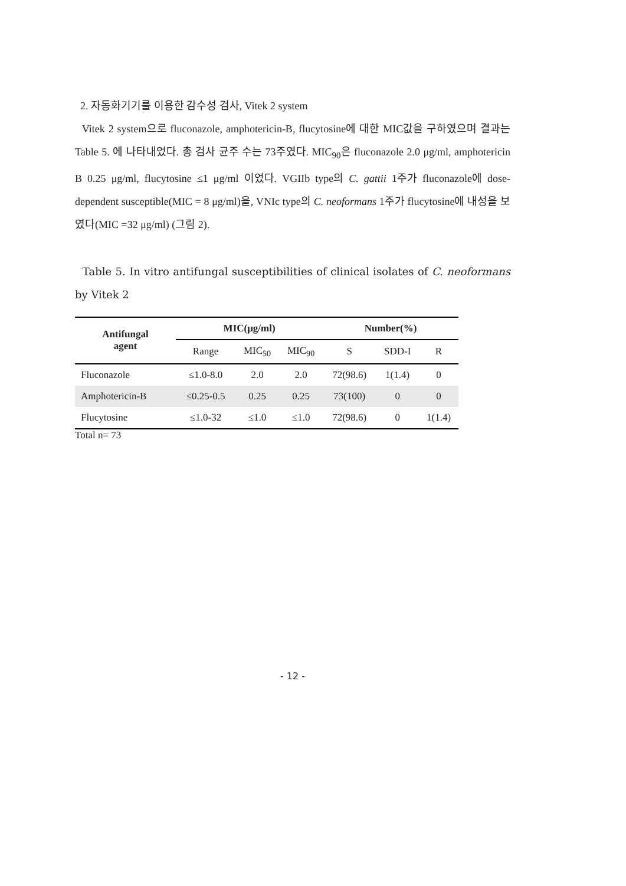2. 자동화기기를 이용한 감수성 검사, Vitek 2 system
Vitek 2 system으로 fluconazole, amphotericin-B, flucytosine에 대한 MIC값을 구하였으며 결과는 Table 5. 에 나타내었다. 총 검사 균주 수는 73주였다. MIC<sub>90</sub>은 fluconazole 2.0 μg/ml, amphotericin B 0.25 μg/ml, flucytosine ≤1 μg/ml 이었다. VGIIb type의 C. gattii 1주가 fluconazole에 dose-dependent susceptible(MIC = 8 μg/ml)을, VNIc type의 C. neoformans 1주가 flucytosine에 내성을 보였다(MIC =32 μg/ml) (그림 2).
Table 5. In vitro antifungal susceptibilities of clinical isolates of C. neoformans by Vitek 2
| Antifungal agent | MIC(μg/ml) | | | Number(%) | | |
| --- | --- | --- | --- | --- | --- | --- |
| | Range | MIC<sub>50</sub> | MIC<sub>90</sub> | S | SDD-I | R |
| Fluconazole | ≤1.0-8.0 | 2.0 | 2.0 | 72(98.6) | 1(1.4) | 0 |
| Amphotericin-B | ≤0.25-0.5 | 0.25 | 0.25 | 73(100) | 0 | 0 |
| Flucytosine | ≤1.0-32 | ≤1.0 | ≤1.0 | 72(98.6) | 0 | 1(1.4) |
Total n= 73
- 12 -